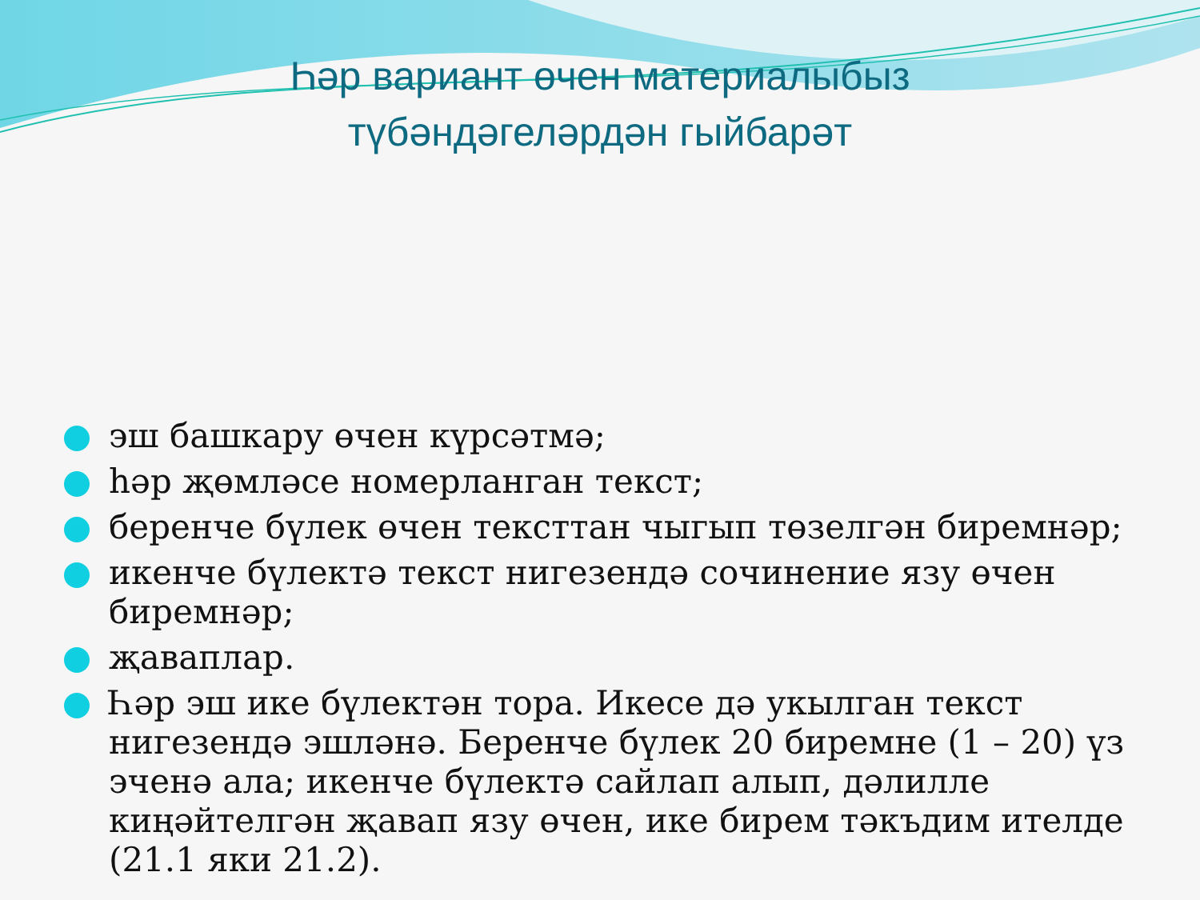Һәр вариант өчен материалыбыз
түбәндәгеләрдән гыйбарәт
эш башкару өчен күрсәтмә;
һәр җөмләсе номерланган текст;
беренче бүлек өчен тексттан чыгып төзелгән биремнәр;
икенче бүлектә текст нигезендә сочинение язу өчен биремнәр;
җаваплар.
Һәр эш ике бүлектән тора. Икесе дә укылган текст нигезендә эшләнә. Беренче бүлек 20 биремне (1 – 20) үз эченә ала; икенче бүлектә сайлап алып, дәлилле киңәйтелгән җавап язу өчен, ике бирем тәкъдим ителде (21.1 яки 21.2).